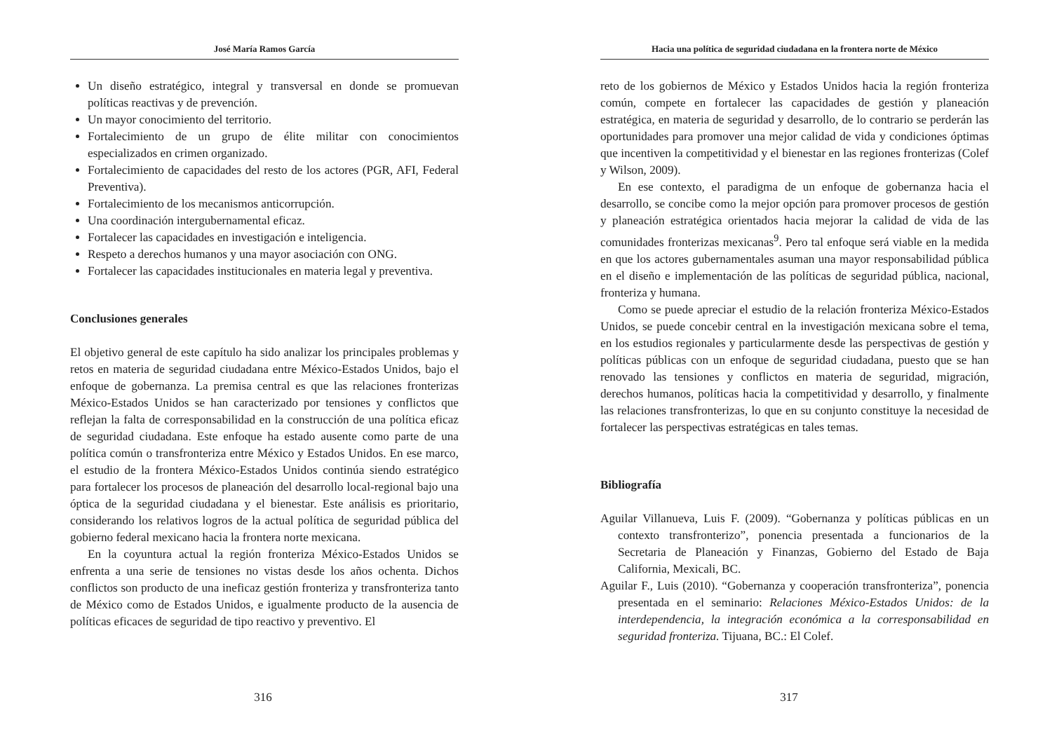José María Ramos García
Un diseño estratégico, integral y transversal en donde se promuevan políticas reactivas y de prevención.
Un mayor conocimiento del territorio.
Fortalecimiento de un grupo de élite militar con conocimientos especializados en crimen organizado.
Fortalecimiento de capacidades del resto de los actores (PGR, AFI, Federal Preventiva).
Fortalecimiento de los mecanismos anticorrupción.
Una coordinación intergubernamental eficaz.
Fortalecer las capacidades en investigación e inteligencia.
Respeto a derechos humanos y una mayor asociación con ONG.
Fortalecer las capacidades institucionales en materia legal y preventiva.
Conclusiones generales
El objetivo general de este capítulo ha sido analizar los principales problemas y retos en materia de seguridad ciudadana entre México-Estados Unidos, bajo el enfoque de gobernanza. La premisa central es que las relaciones fronterizas México-Estados Unidos se han caracterizado por tensiones y conflictos que reflejan la falta de corresponsabilidad en la construcción de una política eficaz de seguridad ciudadana. Este enfoque ha estado ausente como parte de una política común o transfronteriza entre México y Estados Unidos. En ese marco, el estudio de la frontera México-Estados Unidos continúa siendo estratégico para fortalecer los procesos de planeación del desarrollo local-regional bajo una óptica de la seguridad ciudadana y el bienestar. Este análisis es prioritario, considerando los relativos logros de la actual política de seguridad pública del gobierno federal mexicano hacia la frontera norte mexicana.
En la coyuntura actual la región fronteriza México-Estados Unidos se enfrenta a una serie de tensiones no vistas desde los años ochenta. Dichos conflictos son producto de una ineficaz gestión fronteriza y transfronteriza tanto de México como de Estados Unidos, e igualmente producto de la ausencia de políticas eficaces de seguridad de tipo reactivo y preventivo. El
316
Hacia una política de seguridad ciudadana en la frontera norte de México
reto de los gobiernos de México y Estados Unidos hacia la región fronteriza común, compete en fortalecer las capacidades de gestión y planeación estratégica, en materia de seguridad y desarrollo, de lo contrario se perderán las oportunidades para promover una mejor calidad de vida y condiciones óptimas que incentiven la competitividad y el bienestar en las regiones fronterizas (Colef y Wilson, 2009).
En ese contexto, el paradigma de un enfoque de gobernanza hacia el desarrollo, se concibe como la mejor opción para promover procesos de gestión y planeación estratégica orientados hacia mejorar la calidad de vida de las comunidades fronterizas mexicanas<sup>9</sup>. Pero tal enfoque será viable en la medida en que los actores gubernamentales asuman una mayor responsabilidad pública en el diseño e implementación de las políticas de seguridad pública, nacional, fronteriza y humana.
Como se puede apreciar el estudio de la relación fronteriza México-Estados Unidos, se puede concebir central en la investigación mexicana sobre el tema, en los estudios regionales y particularmente desde las perspectivas de gestión y políticas públicas con un enfoque de seguridad ciudadana, puesto que se han renovado las tensiones y conflictos en materia de seguridad, migración, derechos humanos, políticas hacia la competitividad y desarrollo, y finalmente las relaciones transfronterizas, lo que en su conjunto constituye la necesidad de fortalecer las perspectivas estratégicas en tales temas.
Bibliografía
Aguilar Villanueva, Luis F. (2009). “Gobernanza y políticas públicas en un contexto transfronterizo”, ponencia presentada a funcionarios de la Secretaria de Planeación y Finanzas, Gobierno del Estado de Baja California, Mexicali, BC.
Aguilar F., Luis (2010). “Gobernanza y cooperación transfronteriza”, ponencia presentada en el seminario: Relaciones México-Estados Unidos: de la interdependencia, la integración económica a la corresponsabilidad en seguridad fronteriza. Tijuana, BC.: El Colef.
317